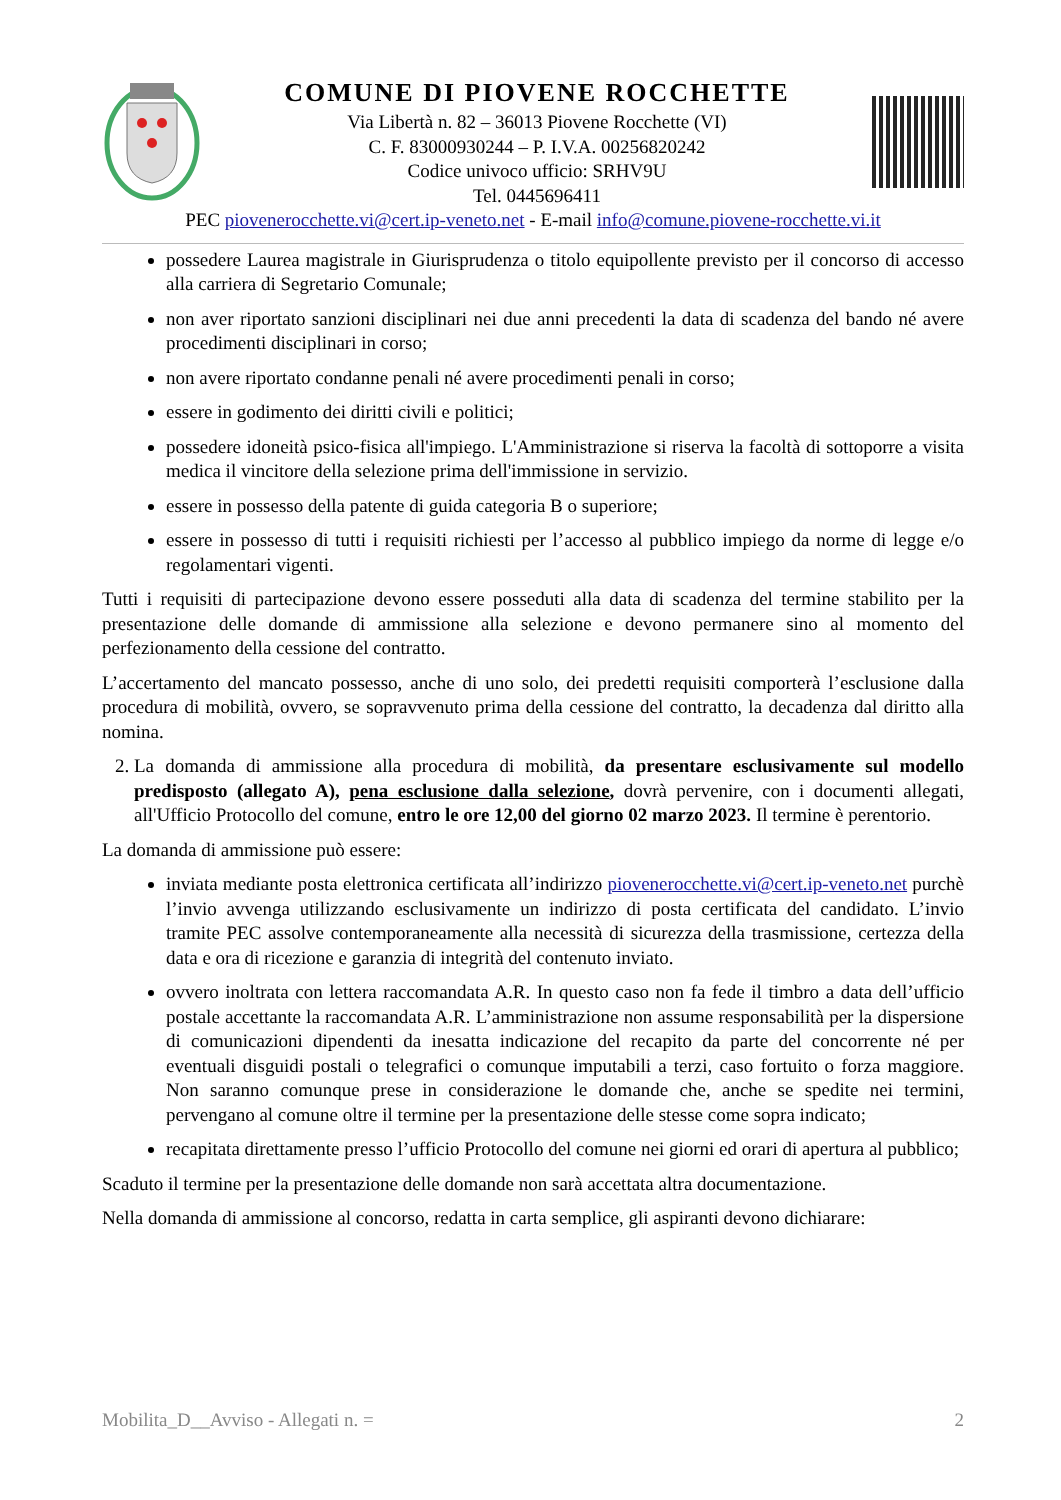COMUNE DI PIOVENE ROCCHETTE
Via Libertà n. 82 – 36013 Piovene Rocchette (VI)
C. F. 83000930244 – P. I.V.A. 00256820242
Codice univoco ufficio: SRHV9U
Tel. 0445696411
PEC piovenerocchette.vi@cert.ip-veneto.net - E-mail info@comune.piovene-rocchette.vi.it
possedere Laurea magistrale in Giurisprudenza o titolo equipollente previsto per il concorso di accesso alla carriera di Segretario Comunale;
non aver riportato sanzioni disciplinari nei due anni precedenti la data di scadenza del bando né avere procedimenti disciplinari in corso;
non avere riportato condanne penali né avere procedimenti penali in corso;
essere in godimento dei diritti civili e politici;
possedere idoneità psico-fisica all'impiego. L'Amministrazione si riserva la facoltà di sottoporre a visita medica il vincitore della selezione prima dell'immissione in servizio.
essere in possesso della patente di guida categoria B o superiore;
essere in possesso di tutti i requisiti richiesti per l’accesso al pubblico impiego da norme di legge e/o regolamentari vigenti.
Tutti i requisiti di partecipazione devono essere posseduti alla data di scadenza del termine stabilito per la presentazione delle domande di ammissione alla selezione e devono permanere sino al momento del perfezionamento della cessione del contratto.
L’accertamento del mancato possesso, anche di uno solo, dei predetti requisiti comporterà l’esclusione dalla procedura di mobilità, ovvero, se sopravvenuto prima della cessione del contratto, la decadenza dal diritto alla nomina.
2. La domanda di ammissione alla procedura di mobilità, da presentare esclusivamente sul modello predisposto (allegato A), pena esclusione dalla selezione, dovrà pervenire, con i documenti allegati, all'Ufficio Protocollo del comune, entro le ore 12,00 del giorno 02 marzo 2023. Il termine è perentorio.
La domanda di ammissione può essere:
inviata mediante posta elettronica certificata all’indirizzo piovenerocchette.vi@cert.ip-veneto.net purchè l’invio avvenga utilizzando esclusivamente un indirizzo di posta certificata del candidato. L’invio tramite PEC assolve contemporaneamente alla necessità di sicurezza della trasmissione, certezza della data e ora di ricezione e garanzia di integrità del contenuto inviato.
ovvero inoltrata con lettera raccomandata A.R. In questo caso non fa fede il timbro a data dell’ufficio postale accettante la raccomandata A.R. L’amministrazione non assume responsabilità per la dispersione di comunicazioni dipendenti da inesatta indicazione del recapito da parte del concorrente né per eventuali disguidi postali o telegrafici o comunque imputabili a terzi, caso fortuito o forza maggiore. Non saranno comunque prese in considerazione le domande che, anche se spedite nei termini, pervengano al comune oltre il termine per la presentazione delle stesse come sopra indicato;
recapitata direttamente presso l’ufficio Protocollo del comune nei giorni ed orari di apertura al pubblico;
Scaduto il termine per la presentazione delle domande non sarà accettata altra documentazione.
Nella domanda di ammissione al concorso, redatta in carta semplice, gli aspiranti devono dichiarare:
Mobilita_D__Avviso - Allegati n. = 2